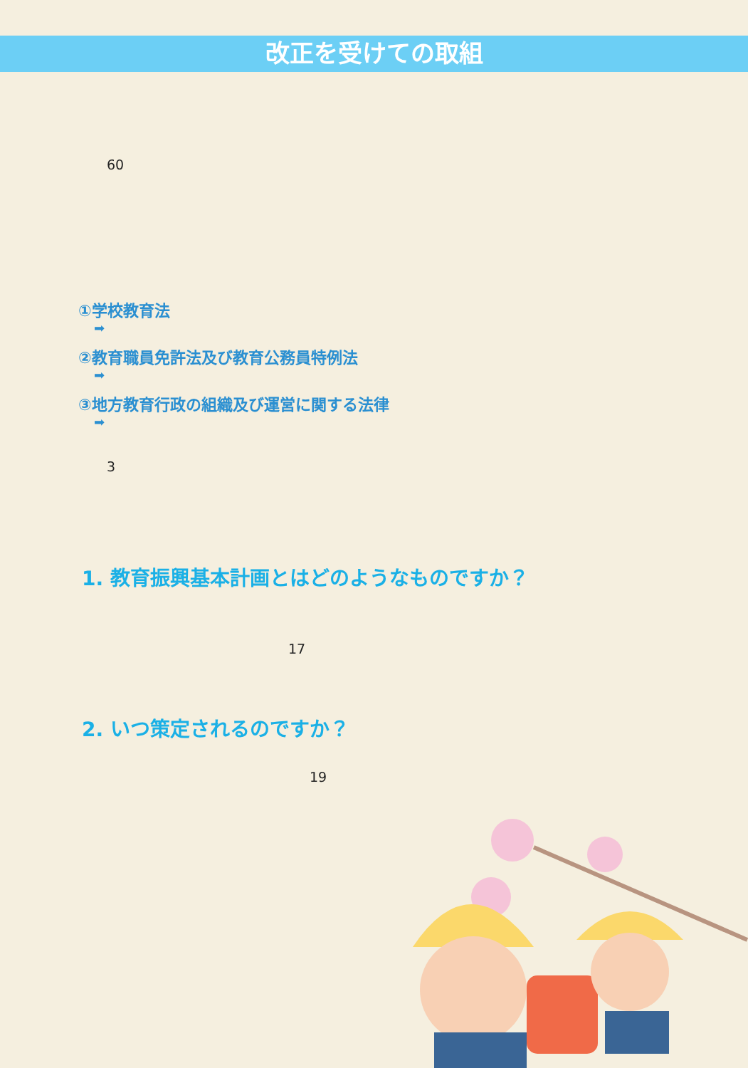改正を受けての取組
60
①学校教育法
➡
②教育職員免許法及び教育公務員特例法
➡
③地方教育行政の組織及び運営に関する法律
➡
3
1. 教育振興基本計画とはどのようなものですか？
17
2. いつ策定されるのですか？
19